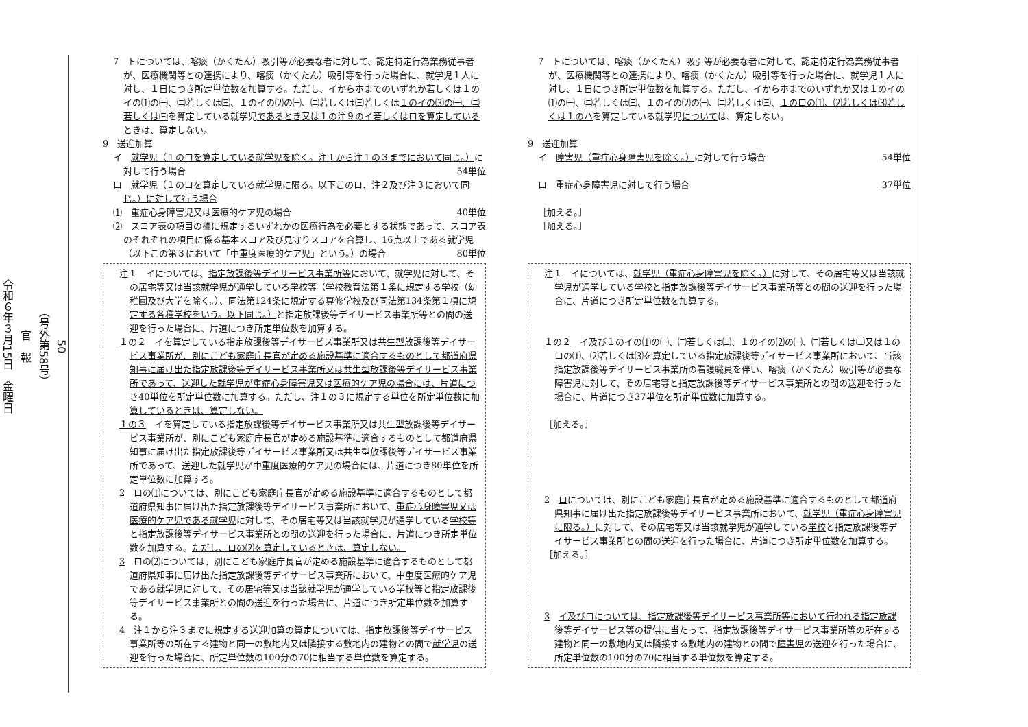50
（号外第58号）
官　報
令和６年３月15日　金曜日
7　トについては、喀痰（かくたん）吸引等が必要な者に対して、認定特定行為業務従事者が、医療機関等との連携により、喀痰（かくたん）吸引等を行った場合に、就学児１人に対し、１日につき所定単位数を加算する。ただし、イからホまでのいずれか若しくは１のイの⑴の㈠、㈡若しくは㈢、１のイの⑵の㈠、㈡若しくは㈢若しくは１のイの⑶の㈠、㈡若しくは㈢を算定している就学児であるとき又は１の注９のイ若しくはロを算定しているときは、算定しない。
9　送迎加算
イ　就学児（１のロを算定している就学児を除く。注１から注１の３までにおいて同じ。）に対して行う場合 54単位
ロ　就学児（１のロを算定している就学児に限る。以下このロ、注２及び注３において同じ。）に対して行う場合
⑴　重症心身障害児又は医療的ケア児の場合 40単位
⑵　スコア表の項目の欄に規定するいずれかの医療行為を必要とする状態であって、スコア表のそれぞれの項目に係る基本スコア及び見守りスコアを合算し、16点以上である就学児（以下この第３において「中重度医療的ケア児」という。）の場合 80単位
注１　イについては、指定放課後等デイサービス事業所等において、就学児に対して、その居宅等又は当該就学児が通学している学校等（学校教育法第１条に規定する学校（幼稚園及び大学を除く。）、同法第124条に規定する専修学校及び同法第134条第１項に規定する各種学校をいう。以下同じ。）と指定放課後等デイサービス事業所等との間の送迎を行った場合に、片道につき所定単位数を加算する。
１の２　イを算定している指定放課後等デイサービス事業所又は共生型放課後等デイサービス事業所が、別にこども家庭庁長官が定める施設基準に適合するものとして都道府県知事に届け出た指定放課後等デイサービス事業所又は共生型放課後等デイサービス事業所であって、送迎した就学児が重症心身障害児又は医療的ケア児の場合には、片道につき40単位を所定単位数に加算する。ただし、注１の３に規定する単位を所定単位数に加算しているときは、算定しない。
１の３　イを算定している指定放課後等デイサービス事業所又は共生型放課後等デイサービス事業所が、別にこども家庭庁長官が定める施設基準に適合するものとして都道府県知事に届け出た指定放課後等デイサービス事業所又は共生型放課後等デイサービス事業所であって、送迎した就学児が中重度医療的ケア児の場合には、片道につき80単位を所定単位数に加算する。
2　ロの⑴については、別にこども家庭庁長官が定める施設基準に適合するものとして都道府県知事に届け出た指定放課後等デイサービス事業所において、重症心身障害児又は医療的ケア児である就学児に対して、その居宅等又は当該就学児が通学している学校等と指定放課後等デイサービス事業所との間の送迎を行った場合に、片道につき所定単位数を加算する。ただし、ロの⑵を算定しているときは、算定しない。
3　ロの⑵については、別にこども家庭庁長官が定める施設基準に適合するものとして都道府県知事に届け出た指定放課後等デイサービス事業所において、中重度医療的ケア児である就学児に対して、その居宅等又は当該就学児が通学している学校等と指定放課後等デイサービス事業所との間の送迎を行った場合に、片道につき所定単位数を加算する。
4　注１から注３までに規定する送迎加算の算定については、指定放課後等デイサービス事業所等の所在する建物と同一の敷地内又は隣接する敷地内の建物との間で就学児の送迎を行った場合に、所定単位数の100分の70に相当する単位数を算定する。
7　トについては、喀痰（かくたん）吸引等が必要な者に対して、認定特定行為業務従事者が、医療機関等との連携により、喀痰（かくたん）吸引等を行った場合に、就学児１人に対し、１日につき所定単位数を加算する。ただし、イからホまでのいずれか又は１のイの⑴の㈠、㈡若しくは㈢、１のイの⑵の㈠、㈡若しくは㈢、１のロの⑴、⑵若しくは⑶若しくは１のハを算定している就学児については、算定しない。
9　送迎加算
イ　障害児（重症心身障害児を除く。）に対して行う場合 54単位
ロ　重症心身障害児に対して行う場合 37単位
［加える。］
［加える。］
注１　イについては、就学児（重症心身障害児を除く。）に対して、その居宅等又は当該就学児が通学している学校と指定放課後等デイサービス事業所等との間の送迎を行った場合に、片道につき所定単位数を加算する。
１の２　イ及び１のイの⑴の㈠、㈡若しくは㈢、１のイの⑵の㈠、㈡若しくは㈢又は１のロの⑴、⑵若しくは⑶を算定している指定放課後等デイサービス事業所において、当該指定放課後等デイサービス事業所の看護職員を伴い、喀痰（かくたん）吸引等が必要な障害児に対して、その居宅等と指定放課後等デイサービス事業所との間の送迎を行った場合に、片道につき37単位を所定単位数に加算する。
［加える。］
2　ロについては、別にこども家庭庁長官が定める施設基準に適合するものとして都道府県知事に届け出た指定放課後等デイサービス事業所において、就学児（重症心身障害児に限る。）に対して、その居宅等又は当該就学児が通学している学校と指定放課後等デイサービス事業所との間の送迎を行った場合に、片道につき所定単位数を加算する。
［加える。］
3　イ及びロについては、指定放課後等デイサービス事業所等において行われる指定放課後等デイサービス等の提供に当たって、指定放課後等デイサービス事業所等の所在する建物と同一の敷地内又は隣接する敷地内の建物との間で障害児の送迎を行った場合に、所定単位数の100分の70に相当する単位数を算定する。